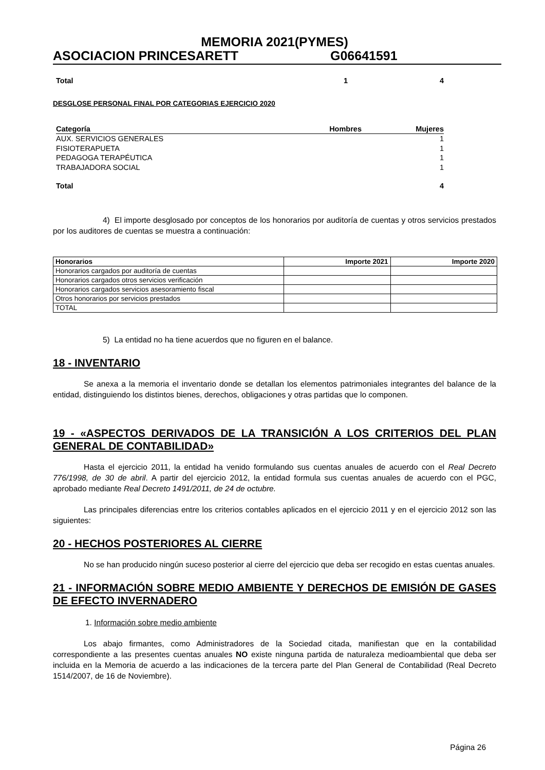MEMORIA 2021(PYMES)
ASOCIACION PRINCESARETT G06641591
| Total | 1 | 4 |
| --- | --- | --- |
DESGLOSE PERSONAL FINAL POR CATEGORIAS EJERCICIO 2020
| Categoría | Hombres | Mujeres |
| --- | --- | --- |
| AUX. SERVICIOS GENERALES | | 1 |
| FISIOTERAPUETA | | 1 |
| PEDAGOGA TERAPÉUTICA | | 1 |
| TRABAJADORA SOCIAL | | 1 |
| Total | | 4 |
4) El importe desglosado por conceptos de los honorarios por auditoría de cuentas y otros servicios prestados por los auditores de cuentas se muestra a continuación:
| Honorarios | Importe 2021 | Importe 2020 |
| --- | --- | --- |
| Honorarios cargados por auditoría de cuentas | | |
| Honorarios cargados otros servicios verificación | | |
| Honorarios cargados servicios asesoramiento fiscal | | |
| Otros honorarios por servicios prestados | | |
| TOTAL | | |
5) La entidad no ha tiene acuerdos que no figuren en el balance.
18 - INVENTARIO
Se anexa a la memoria el inventario donde se detallan los elementos patrimoniales integrantes del balance de la entidad, distinguiendo los distintos bienes, derechos, obligaciones y otras partidas que lo componen.
19 - «ASPECTOS DERIVADOS DE LA TRANSICIÓN A LOS CRITERIOS DEL PLAN GENERAL DE CONTABILIDAD»
Hasta el ejercicio 2011, la entidad ha venido formulando sus cuentas anuales de acuerdo con el Real Decreto 776/1998, de 30 de abril. A partir del ejercicio 2012, la entidad formula sus cuentas anuales de acuerdo con el PGC, aprobado mediante Real Decreto 1491/2011, de 24 de octubre.
Las principales diferencias entre los criterios contables aplicados en el ejercicio 2011 y en el ejercicio 2012 son las siguientes:
20 - HECHOS POSTERIORES AL CIERRE
No se han producido ningún suceso posterior al cierre del ejercicio que deba ser recogido en estas cuentas anuales.
21 - INFORMACIÓN SOBRE MEDIO AMBIENTE Y DERECHOS DE EMISIÓN DE GASES DE EFECTO INVERNADERO
1. Información sobre medio ambiente
Los abajo firmantes, como Administradores de la Sociedad citada, manifiestan que en la contabilidad correspondiente a las presentes cuentas anuales NO existe ninguna partida de naturaleza medioambiental que deba ser incluida en la Memoria de acuerdo a las indicaciones de la tercera parte del Plan General de Contabilidad (Real Decreto 1514/2007, de 16 de Noviembre).
Página 26